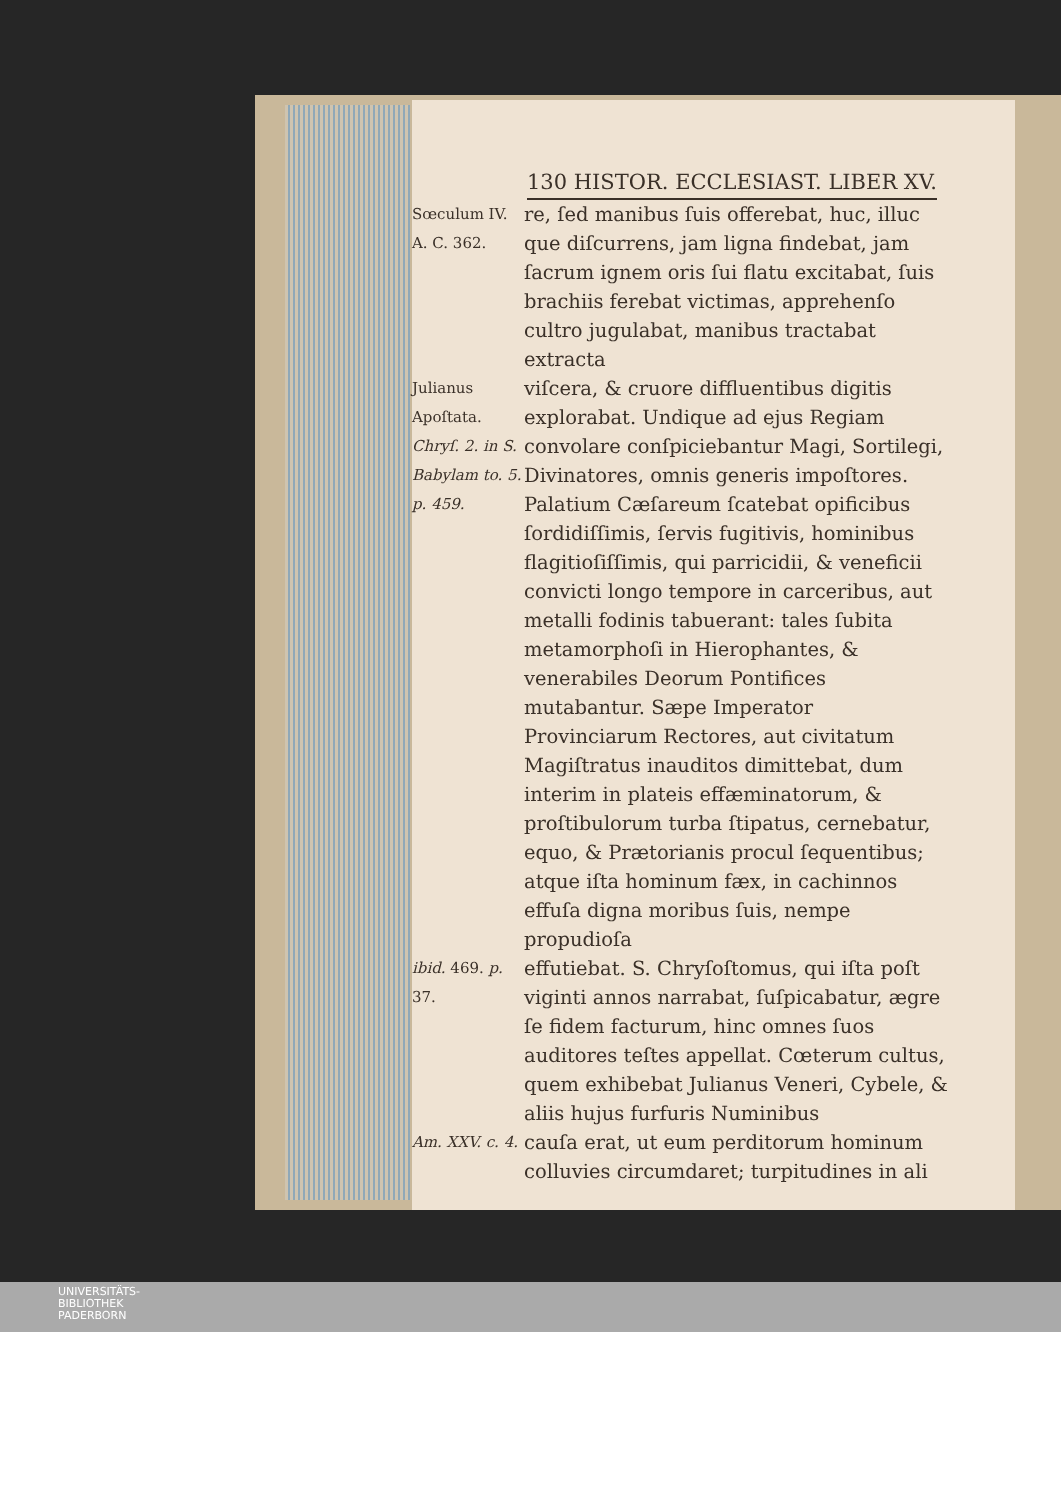130 HISTOR. ECCLESIAST. LIBER XV.
Sœculum IV. A. C. 362.
re, ſed manibus ſuis offerebat, huc, illuc que diſcurrens, jam ligna findebat, jam ſacrum ignem oris ſui flatu excitabat, ſuis brachiis ferebat victimas, apprehenſo cultro jugulabat, manibus tractabat extracta
Julianus Apoſtata.
Chryſ. 2. in S. Babylam to. 5. p. 459.
viſcera, & cruore diffluentibus digitis explorabat. Undique ad ejus Regiam convolare conſpiciebantur Magi, Sortilegi, Divinatores, omnis generis impoſtores. Palatium Cæſareum ſcatebat opificibus ſordidiſſimis, ſervis fugitivis, hominibus flagitioſiſſimis, qui parricidii, & veneficii convicti longo tempore in carceribus, aut metalli fodinis tabuerant: tales ſubita metamorphoſi in Hierophantes, & venerabiles Deorum Pontifices mutabantur. Sæpe Imperator Provinciarum Rectores, aut civitatum Magiſtratus inauditos dimittebat, dum interim in plateis effæminatorum, & proſtibulorum turba ſtipatus, cernebatur, equo, & Prætorianis procul ſequentibus; atque iſta hominum fæx, in cachinnos effuſa digna moribus ſuis, nempe propudioſa
ibid. 469. p. 37.
effutiebat. S. Chryſoſtomus, qui iſta poſt viginti annos narrabat, ſuſpicabatur, ægre ſe fidem facturum, hinc omnes ſuos auditores teſtes appellat. Cœterum cultus, quem exhibebat Julianus Veneri, Cybele, & aliis hujus furfuris Numinibus
Am. XXV. c. 4.
cauſa erat, ut eum perditorum hominum colluvies circumdaret; turpitudines in ali
UNIVERSITÄTS-
BIBLIOTHEK
PADERBORN